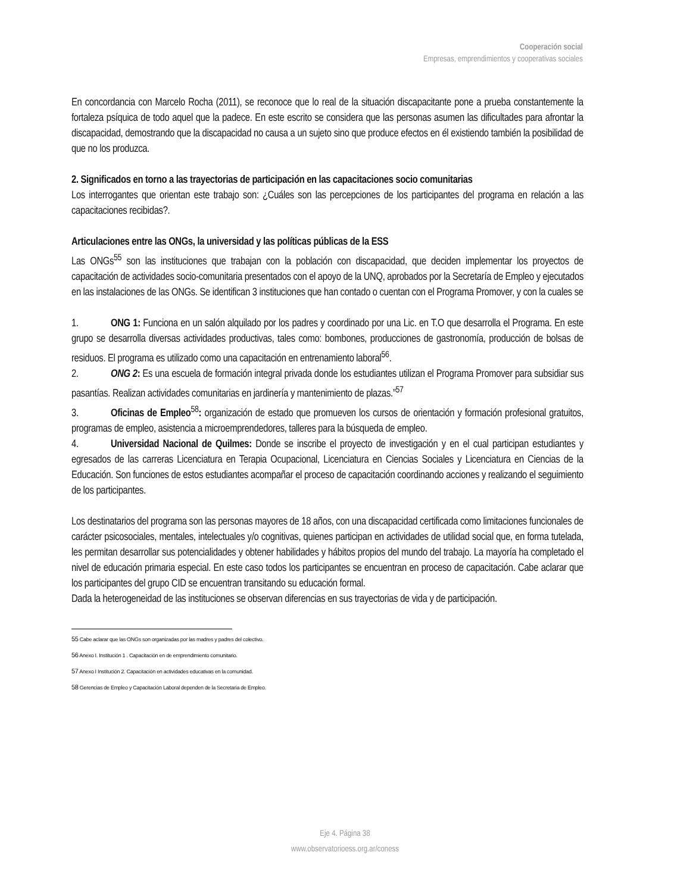Cooperación social
Empresas, emprendimientos y cooperativas sociales
En concordancia con Marcelo Rocha (2011), se reconoce que lo real de la situación discapacitante pone a prueba constantemente la fortaleza psíquica de todo aquel que la padece. En este escrito se considera que las personas asumen las dificultades para afrontar la discapacidad, demostrando que la discapacidad no causa a un sujeto sino que produce efectos en él existiendo también la posibilidad de que no los produzca.
2. Significados en torno a las trayectorias de participación en las capacitaciones socio comunitarias
Los interrogantes que orientan este trabajo son: ¿Cuáles son las percepciones de los participantes del programa en relación a las capacitaciones recibidas?.
Articulaciones entre las ONGs, la universidad y las políticas públicas de la ESS
Las ONGs<sup>55</sup> son las instituciones que trabajan con la población con discapacidad, que deciden implementar los proyectos de capacitación de actividades socio-comunitaria presentados con el apoyo de la UNQ, aprobados por la Secretaría de Empleo y ejecutados en las instalaciones de las ONGs. Se identifican 3 instituciones que han contado o cuentan con el Programa Promover, y con la cuales se
1. ONG 1: Funciona en un salón alquilado por los padres y coordinado por una Lic. en T.O que desarrolla el Programa. En este grupo se desarrolla diversas actividades productivas, tales como: bombones, producciones de gastronomía, producción de bolsas de residuos. El programa es utilizado como una capacitación en entrenamiento laboral<sup>56</sup>.
2. ONG 2: Es una escuela de formación integral privada donde los estudiantes utilizan el Programa Promover para subsidiar sus pasantías. Realizan actividades comunitarias en jardinería y mantenimiento de plazas.”<sup>57</sup>
3. Oficinas de Empleo<sup>58</sup>: organización de estado que promueven los cursos de orientación y formación profesional gratuitos, programas de empleo, asistencia a microemprendedores, talleres para la búsqueda de empleo.
4. Universidad Nacional de Quilmes: Donde se inscribe el proyecto de investigación y en el cual participan estudiantes y egresados de las carreras Licenciatura en Terapia Ocupacional, Licenciatura en Ciencias Sociales y Licenciatura en Ciencias de la Educación. Son funciones de estos estudiantes acompañar el proceso de capacitación coordinando acciones y realizando el seguimiento de los participantes.
Los destinatarios del programa son las personas mayores de 18 años, con una discapacidad certificada como limitaciones funcionales de carácter psicosociales, mentales, intelectuales y/o cognitivas, quienes participan en actividades de utilidad social que, en forma tutelada, les permitan desarrollar sus potencialidades y obtener habilidades y hábitos propios del mundo del trabajo. La mayoría ha completado el nivel de educación primaria especial. En este caso todos los participantes se encuentran en proceso de capacitación. Cabe aclarar que los participantes del grupo CID se encuentran transitando su educación formal.
Dada la heterogeneidad de las instituciones se observan diferencias en sus trayectorias de vida y de participación.
55 Cabe aclarar que las ONGs son organizadas por las madres y padres del colectivo.
56 Anexo I. Institución 1 . Capacitación en de emprendimiento comunitario.
57 Anexo I Institución 2. Capacitación en actividades educativas en la comunidad.
58 Gerencias de Empleo y Capacitación Laboral dependen de la Secretaria de Empleo.
Eje 4. Página 38
www.observatorioess.org.ar/coness